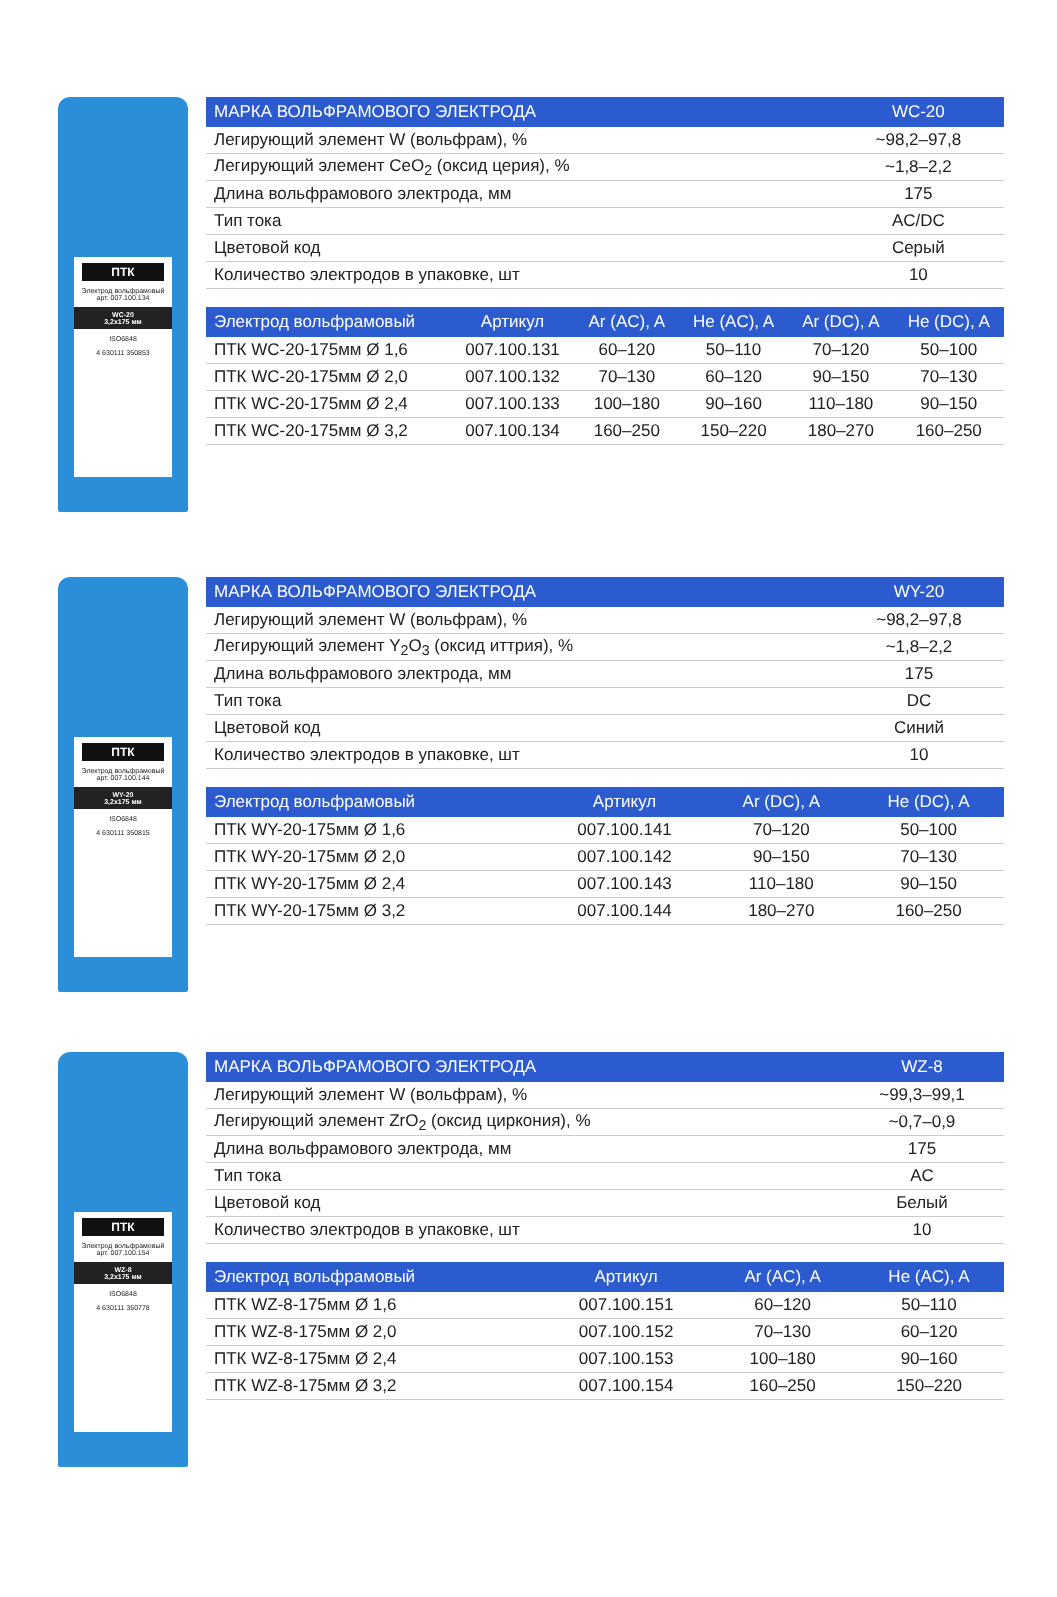ПТК
Электрод вольфрамовый
арт. 007.100.134
WC-20
3,2x175 мм
ISO6848
4 630111 350853
| МАРКА ВОЛЬФРАМОВОГО ЭЛЕКТРОДА | WC-20 |
| --- | --- |
| Легирующий элемент W (вольфрам), % | ~98,2–97,8 |
| Легирующий элемент CeO<sub>2</sub> (оксид церия), % | ~1,8–2,2 |
| Длина вольфрамового электрода, мм | 175 |
| Тип тока | AC/DC |
| Цветовой код | Серый |
| Количество электродов в упаковке, шт | 10 |
| Электрод вольфрамовый | Артикул | Ar (AC), A | He (AC), A | Ar (DC), A | He (DC), A |
| --- | --- | --- | --- | --- | --- |
| ПТК WC-20-175мм Ø 1,6 | 007.100.131 | 60–120 | 50–110 | 70–120 | 50–100 |
| ПТК WC-20-175мм Ø 2,0 | 007.100.132 | 70–130 | 60–120 | 90–150 | 70–130 |
| ПТК WC-20-175мм Ø 2,4 | 007.100.133 | 100–180 | 90–160 | 110–180 | 90–150 |
| ПТК WC-20-175мм Ø 3,2 | 007.100.134 | 160–250 | 150–220 | 180–270 | 160–250 |
ПТК
Электрод вольфрамовый
арт. 007.100.144
WY-20
3,2x175 мм
ISO6848
4 630111 350815
| МАРКА ВОЛЬФРАМОВОГО ЭЛЕКТРОДА | WY-20 |
| --- | --- |
| Легирующий элемент W (вольфрам), % | ~98,2–97,8 |
| Легирующий элемент Y<sub>2</sub>O<sub>3</sub> (оксид иттрия), % | ~1,8–2,2 |
| Длина вольфрамового электрода, мм | 175 |
| Тип тока | DC |
| Цветовой код | Синий |
| Количество электродов в упаковке, шт | 10 |
| Электрод вольфрамовый | Артикул | Ar (DC), A | He (DC), A |
| --- | --- | --- | --- |
| ПТК WY-20-175мм Ø 1,6 | 007.100.141 | 70–120 | 50–100 |
| ПТК WY-20-175мм Ø 2,0 | 007.100.142 | 90–150 | 70–130 |
| ПТК WY-20-175мм Ø 2,4 | 007.100.143 | 110–180 | 90–150 |
| ПТК WY-20-175мм Ø 3,2 | 007.100.144 | 180–270 | 160–250 |
ПТК
Электрод вольфрамовый
арт. 007.100.154
WZ-8
3,2x175 мм
ISO6848
4 630111 350778
| МАРКА ВОЛЬФРАМОВОГО ЭЛЕКТРОДА | WZ-8 |
| --- | --- |
| Легирующий элемент W (вольфрам), % | ~99,3–99,1 |
| Легирующий элемент ZrO<sub>2</sub> (оксид циркония), % | ~0,7–0,9 |
| Длина вольфрамового электрода, мм | 175 |
| Тип тока | AC |
| Цветовой код | Белый |
| Количество электродов в упаковке, шт | 10 |
| Электрод вольфрамовый | Артикул | Ar (AC), A | He (AC), A |
| --- | --- | --- | --- |
| ПТК WZ-8-175мм Ø 1,6 | 007.100.151 | 60–120 | 50–110 |
| ПТК WZ-8-175мм Ø 2,0 | 007.100.152 | 70–130 | 60–120 |
| ПТК WZ-8-175мм Ø 2,4 | 007.100.153 | 100–180 | 90–160 |
| ПТК WZ-8-175мм Ø 3,2 | 007.100.154 | 160–250 | 150–220 |